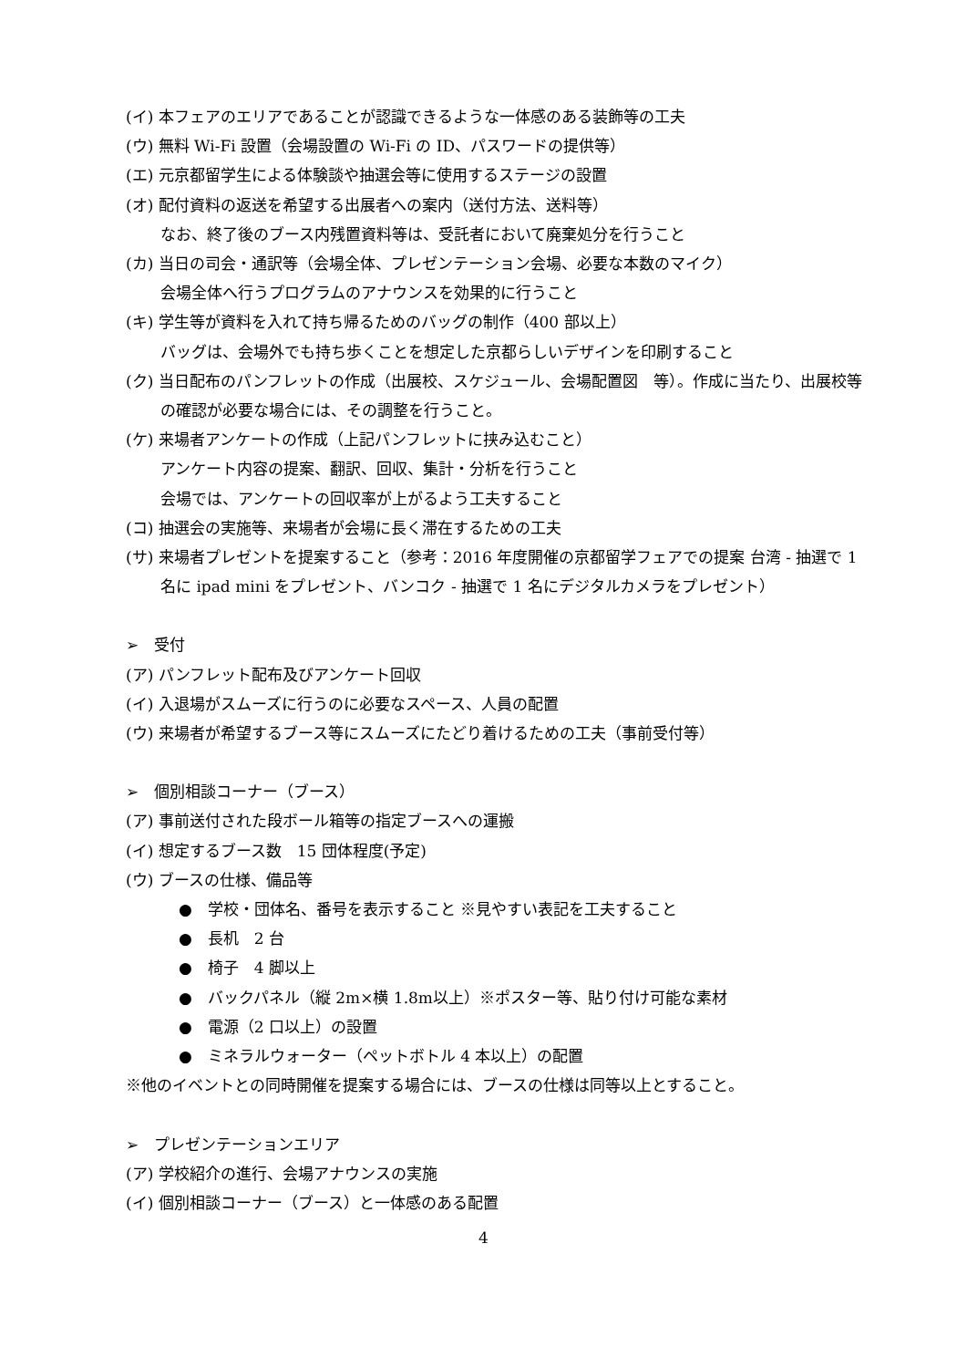(イ) 本フェアのエリアであることが認識できるような一体感のある装飾等の工夫
(ウ) 無料 Wi-Fi 設置（会場設置の Wi-Fi の ID、パスワードの提供等）
(エ) 元京都留学生による体験談や抽選会等に使用するステージの設置
(オ) 配付資料の返送を希望する出展者への案内（送付方法、送料等）
なお、終了後のブース内残置資料等は、受託者において廃棄処分を行うこと
(カ) 当日の司会・通訳等（会場全体、プレゼンテーション会場、必要な本数のマイク）
会場全体へ行うプログラムのアナウンスを効果的に行うこと
(キ) 学生等が資料を入れて持ち帰るためのバッグの制作（400 部以上）
バッグは、会場外でも持ち歩くことを想定した京都らしいデザインを印刷すること
(ク) 当日配布のパンフレットの作成（出展校、スケジュール、会場配置図　等）。作成に当たり、出展校等の確認が必要な場合には、その調整を行うこと。
(ケ) 来場者アンケートの作成（上記パンフレットに挟み込むこと）
アンケート内容の提案、翻訳、回収、集計・分析を行うこと
会場では、アンケートの回収率が上がるよう工夫すること
(コ) 抽選会の実施等、来場者が会場に長く滞在するための工夫
(サ) 来場者プレゼントを提案すること（参考：2016 年度開催の京都留学フェアでの提案 台湾 - 抽選で 1 名に ipad mini をプレゼント、バンコク - 抽選で 1 名にデジタルカメラをプレゼント）
➢　受付
(ア) パンフレット配布及びアンケート回収
(イ) 入退場がスムーズに行うのに必要なスペース、人員の配置
(ウ) 来場者が希望するブース等にスムーズにたどり着けるための工夫（事前受付等）
➢　個別相談コーナー（ブース）
(ア) 事前送付された段ボール箱等の指定ブースへの運搬
(イ) 想定するブース数　15 団体程度(予定)
(ウ) ブースの仕様、備品等
●　学校・団体名、番号を表示すること ※見やすい表記を工夫すること
●　長机　2 台
●　椅子　4 脚以上
●　バックパネル（縦 2m×横 1.8m以上）※ポスター等、貼り付け可能な素材
●　電源（2 口以上）の設置
●　ミネラルウォーター（ペットボトル 4 本以上）の配置
※他のイベントとの同時開催を提案する場合には、ブースの仕様は同等以上とすること。
➢　プレゼンテーションエリア
(ア) 学校紹介の進行、会場アナウンスの実施
(イ) 個別相談コーナー（ブース）と一体感のある配置
4